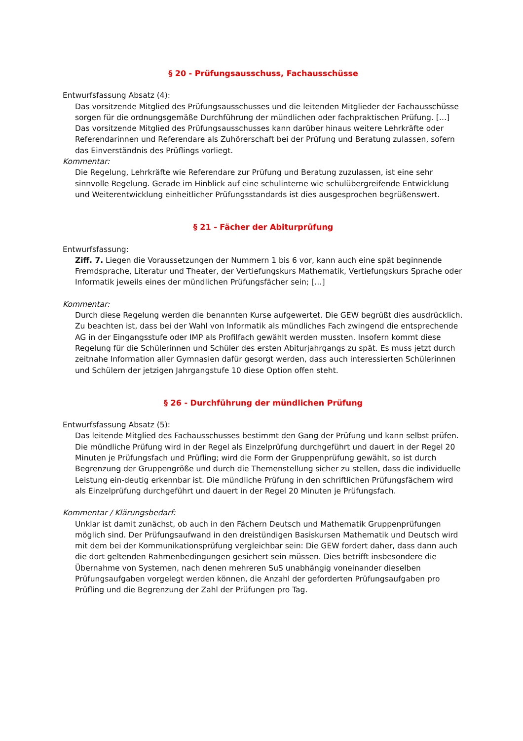§ 20 - Prüfungsausschuss, Fachausschüsse
Entwurfsfassung Absatz (4):
Das vorsitzende Mitglied des Prüfungsausschusses und die leitenden Mitglieder der Fachausschüsse sorgen für die ordnungsgemäße Durchführung der mündlichen oder fachpraktischen Prüfung. […] Das vorsitzende Mitglied des Prüfungsausschusses kann darüber hinaus weitere Lehrkräfte oder Referendarinnen und Referendare als Zuhörerschaft bei der Prüfung und Beratung zulassen, sofern das Einverständnis des Prüflings vorliegt.
Kommentar:
Die Regelung, Lehrkräfte wie Referendare zur Prüfung und Beratung zuzulassen, ist eine sehr sinnvolle Regelung. Gerade im Hinblick auf eine schulinterne wie schulübergreifende Entwicklung und Weiterentwicklung einheitlicher Prüfungsstandards ist dies ausgesprochen begrüßenswert.
§ 21 - Fächer der Abiturprüfung
Entwurfsfassung:
Ziff. 7. Liegen die Voraussetzungen der Nummern 1 bis 6 vor, kann auch eine spät beginnende Fremdsprache, Literatur und Theater, der Vertiefungskurs Mathematik, Vertiefungskurs Sprache oder Informatik jeweils eines der mündlichen Prüfungsfächer sein; […]
Kommentar:
Durch diese Regelung werden die benannten Kurse aufgewertet. Die GEW begrüßt dies ausdrücklich.
Zu beachten ist, dass bei der Wahl von Informatik als mündliches Fach zwingend die entsprechende AG in der Eingangsstufe oder IMP als Profilfach gewählt werden mussten. Insofern kommt diese Regelung für die Schülerinnen und Schüler des ersten Abiturjahrgangs zu spät. Es muss jetzt durch zeitnahe Information aller Gymnasien dafür gesorgt werden, dass auch interessierten Schülerinnen und Schülern der jetzigen Jahrgangstufe 10 diese Option offen steht.
§ 26 - Durchführung der mündlichen Prüfung
Entwurfsfassung Absatz (5):
Das leitende Mitglied des Fachausschusses bestimmt den Gang der Prüfung und kann selbst prüfen. Die mündliche Prüfung wird in der Regel als Einzelprüfung durchgeführt und dauert in der Regel 20 Minuten je Prüfungsfach und Prüfling; wird die Form der Gruppenprüfung gewählt, so ist durch Begrenzung der Gruppengröße und durch die Themenstellung sicher zu stellen, dass die individuelle Leistung ein-deutig erkennbar ist. Die mündliche Prüfung in den schriftlichen Prüfungsfächern wird als Einzelprüfung durchgeführt und dauert in der Regel 20 Minuten je Prüfungsfach.
Kommentar / Klärungsbedarf:
Unklar ist damit zunächst, ob auch in den Fächern Deutsch und Mathematik Gruppenprüfungen möglich sind. Der Prüfungsaufwand in den dreistündigen Basiskursen Mathematik und Deutsch wird mit dem bei der Kommunikationsprüfung vergleichbar sein: Die GEW fordert daher, dass dann auch die dort geltenden Rahmenbedingungen gesichert sein müssen. Dies betrifft insbesondere die Übernahme von Systemen, nach denen mehreren SuS unabhängig voneinander dieselben Prüfungsaufgaben vorgelegt werden können, die Anzahl der geforderten Prüfungsaufgaben pro Prüfling und die Begrenzung der Zahl der Prüfungen pro Tag.